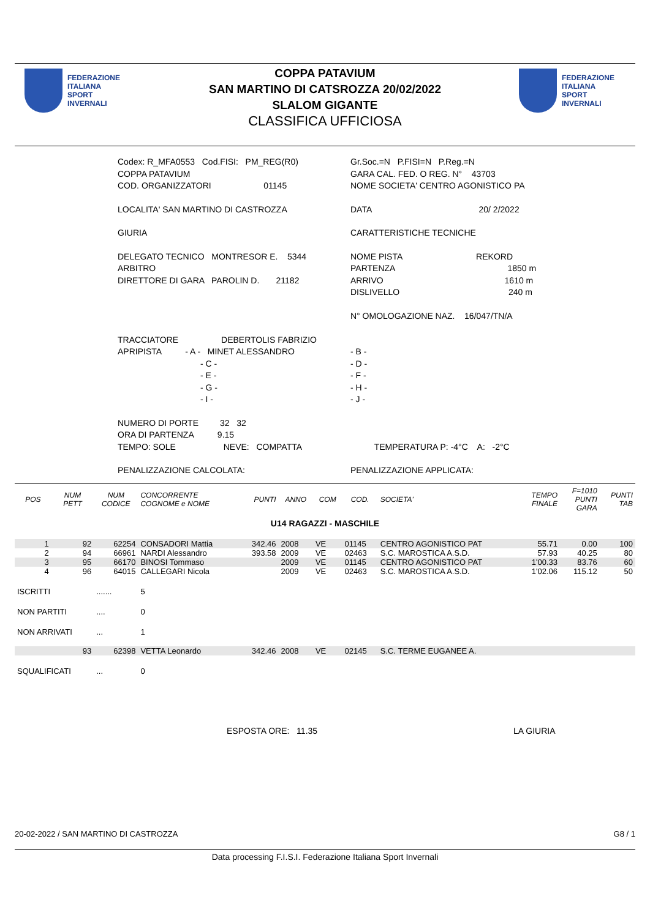FEDERAZIONE
ITALIANA
SPORT
INVERNALI
FEDERAZIONE
ITALIANA
SPORT
INVERNALI
COPPA PATAVIUM
SAN MARTINO DI CATSROZZA 20/02/2022
SLALOM GIGANTE
CLASSIFICA UFFICIOSA
Codex: R_MFA0553 Cod.FISI: PM_REG(R0)
COPPA PATAVIUM
COD. ORGANIZZATORI 01145
Gr.Soc.=N P.FISI=N P.Reg.=N
GARA CAL. FED. O REG. N° 43703
NOME SOCIETA' CENTRO AGONISTICO PA
LOCALITA' SAN MARTINO DI CASTROZZA DATA 20/ 2/2022
GIURIA CARATTERISTICHE TECNICHE
DELEGATO TECNICO MONTRESOR E. 5344
ARBITRO
DIRETTORE DI GARA PAROLIN D. 21182
NOME PISTA REKORD
PARTENZA 1850 m
ARRIVO 1610 m
DISLIVELLO 240 m
N° OMOLOGAZIONE NAZ. 16/047/TN/A
TRACCIATORE DEBERTOLIS FABRIZIO
APRIPISTA - A - MINET ALESSANDRO
- C -
- E -
- G -
- I -
- B -
- D -
- F -
- H -
- J -
NUMERO DI PORTE 32 32
ORA DI PARTENZA 9.15
TEMPO: SOLE NEVE: COMPATTA
TEMPERATURA P: -4°C A: -2°C
PENALIZZAZIONE CALCOLATA: PENALIZZAZIONE APPLICATA:
| POS | NUM PETT | NUM CODICE | CONCORRENTE COGNOME e NOME | PUNTI | ANNO | COM | COD. | SOCIETA' | TEMPO FINALE | F=1010 PUNTI GARA | PUNTI TAB |
| --- | --- | --- | --- | --- | --- | --- | --- | --- | --- | --- | --- |
| U14 RAGAZZI - MASCHILE | | | | | | | | | | | |
| 1 | 92 | 62254 | CONSADORI Mattia | 342.46 | 2008 | VE | 01145 | CENTRO AGONISTICO PAT | 55.71 | 0.00 | 100 |
| 2 | 94 | 66961 | NARDI Alessandro | 393.58 | 2009 | VE | 02463 | S.C. MAROSTICA A.S.D. | 57.93 | 40.25 | 80 |
| 3 | 95 | 66170 | BINOSI Tommaso | | 2009 | VE | 01145 | CENTRO AGONISTICO PAT | 1'00.33 | 83.76 | 60 |
| 4 | 96 | 64015 | CALLEGARI Nicola | | 2009 | VE | 02463 | S.C. MAROSTICA A.S.D. | 1'02.06 | 115.12 | 50 |
| ISCRITTI | | ....... | 5 | | | | | | | | |
| NON PARTITI | | .... | 0 | | | | | | | | |
| NON ARRIVATI | | ... | 1 | | | | | | | | |
| | 93 | 62398 | VETTA Leonardo | 342.46 | 2008 | VE | 02145 | S.C. TERME EUGANEE A. | | | |
| SQUALIFICATI | | ... | 0 | | | | | | | | |
ESPOSTA ORE: 11.35 LA GIURIA
20-02-2022 / SAN MARTINO DI CASTROZZA G8 / 1
Data processing F.I.S.I. Federazione Italiana Sport Invernali